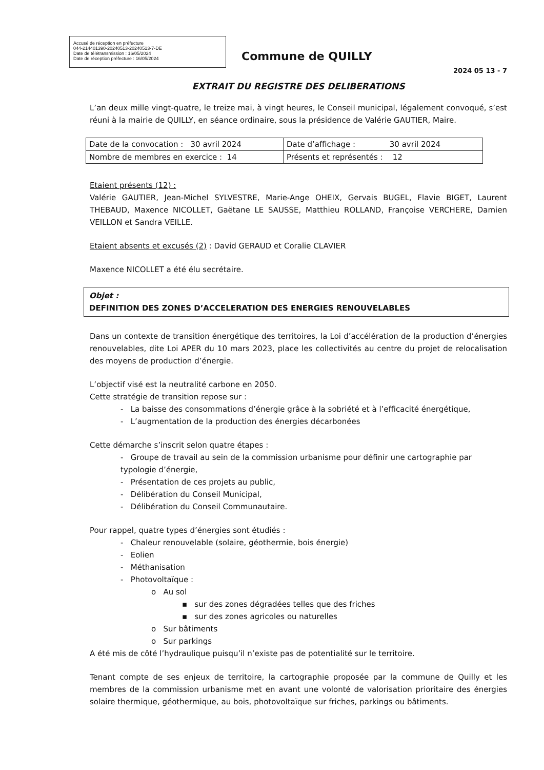Accusé de réception en préfecture
044-214401390-20240513-20240513-7-DE
Date de télétransmission : 16/05/2024
Date de réception préfecture : 16/05/2024
Commune de QUILLY
2024 05 13 - 7
EXTRAIT DU REGISTRE DES DELIBERATIONS
L’an deux mille vingt-quatre, le treize mai, à vingt heures, le Conseil municipal, légalement convoqué, s’est réuni à la mairie de QUILLY, en séance ordinaire, sous la présidence de Valérie GAUTIER, Maire.
| Date de la convocation : 30 avril 2024 | Date d’affichage : 30 avril 2024 |
| Nombre de membres en exercice : 14 | Présents et représentés : 12 |
Etaient présents (12) :
Valérie GAUTIER, Jean-Michel SYLVESTRE, Marie-Ange OHEIX, Gervais BUGEL, Flavie BIGET, Laurent THEBAUD, Maxence NICOLLET, Gaëtane LE SAUSSE, Matthieu ROLLAND, Françoise VERCHERE, Damien VEILLON et Sandra VEILLE.
Etaient absents et excusés (2) : David GERAUD et Coralie CLAVIER
Maxence NICOLLET a été élu secrétaire.
Objet :
DEFINITION DES ZONES D’ACCELERATION DES ENERGIES RENOUVELABLES
Dans un contexte de transition énergétique des territoires, la Loi d’accélération de la production d’énergies renouvelables, dite Loi APER du 10 mars 2023, place les collectivités au centre du projet de relocalisation des moyens de production d’énergie.
L’objectif visé est la neutralité carbone en 2050.
Cette stratégie de transition repose sur :
- La baisse des consommations d’énergie grâce à la sobriété et à l’efficacité énergétique,
- L’augmentation de la production des énergies décarbonées
Cette démarche s’inscrit selon quatre étapes :
- Groupe de travail au sein de la commission urbanisme pour définir une cartographie par typologie d’énergie,
- Présentation de ces projets au public,
- Délibération du Conseil Municipal,
- Délibération du Conseil Communautaire.
Pour rappel, quatre types d’énergies sont étudiés :
- Chaleur renouvelable (solaire, géothermie, bois énergie)
- Eolien
- Méthanisation
- Photovoltaïque :
o Au sol
▪ sur des zones dégradées telles que des friches
▪ sur des zones agricoles ou naturelles
o Sur bâtiments
o Sur parkings
A été mis de côté l’hydraulique puisqu’il n’existe pas de potentialité sur le territoire.
Tenant compte de ses enjeux de territoire, la cartographie proposée par la commune de Quilly et les membres de la commission urbanisme met en avant une volonté de valorisation prioritaire des énergies solaire thermique, géothermique, au bois, photovoltaïque sur friches, parkings ou bâtiments.